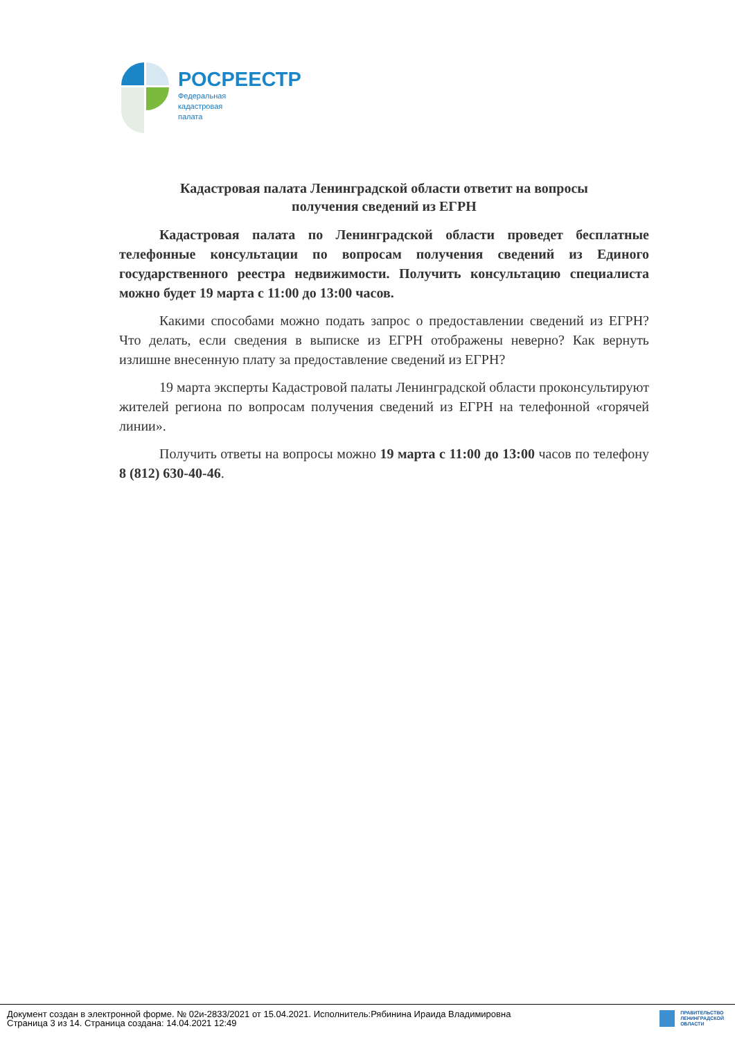РОСРЕЕСТР
Федеральная
кадастровая
палата
Кадастровая палата Ленинградской области ответит на вопросы
получения сведений из ЕГРН
Кадастровая палата по Ленинградской области проведет бесплатные телефонные консультации по вопросам получения сведений из Единого государственного реестра недвижимости. Получить консультацию специалиста можно будет 19 марта с 11:00 до 13:00 часов.
Какими способами можно подать запрос о предоставлении сведений из ЕГРН? Что делать, если сведения в выписке из ЕГРН отображены неверно? Как вернуть излишне внесенную плату за предоставление сведений из ЕГРН?
19 марта эксперты Кадастровой палаты Ленинградской области проконсультируют жителей региона по вопросам получения сведений из ЕГРН на телефонной «горячей линии».
Получить ответы на вопросы можно 19 марта с 11:00 до 13:00 часов по телефону 8 (812) 630-40-46.
Документ создан в электронной форме. № 02и-2833/2021 от 15.04.2021. Исполнитель:Рябинина Ираида Владимировна
Страница 3 из 14. Страница создана: 14.04.2021 12:49
ПРАВИТЕЛЬСТВО
ЛЕНИНГРАДСКОЙ
ОБЛАСТИ